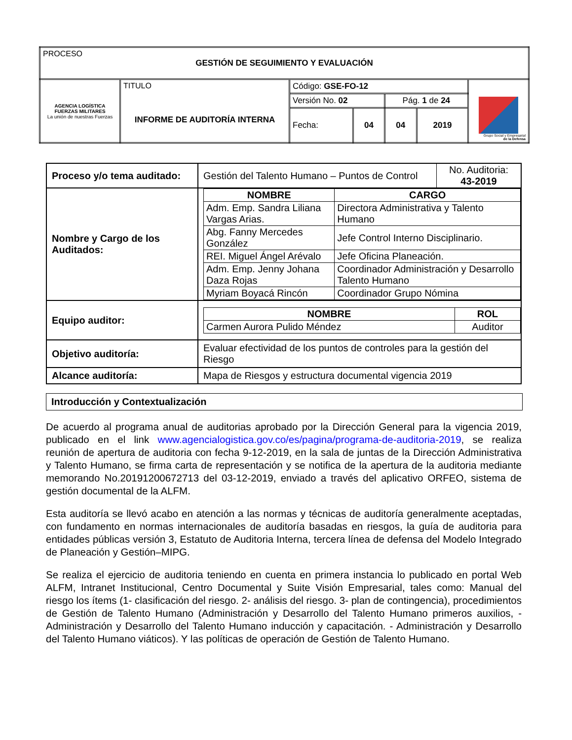| PROCESO GESTIÓN DE SEGUIMIENTO Y EVALUACIÓN | | | | | | |
| AGENCIA LOGÍSTICA FUERZAS MILITARES La unión de nuestras Fuerzas | TITULO INFORME DE AUDITORÍA INTERNA | Código: GSE-FO-12 | | | | Grupo Social y Empresarial de la Defensa |
| | | Versión No. 02 | | Pág. 1 de 24 | | |
| | | Fecha: | 04 | 04 | 2019 | |
| Proceso y/o tema auditado: | / Gestión del Talento Humano – Puntos de Control / No. Auditoria: 43-2019 / |
| Nombre y Cargo de los Auditados: | / NOMBRE / CARGO / / --- / --- / / Adm. Emp. Sandra Liliana Vargas Arias. / Directora Administrativa y Talento Humano / / Abg. Fanny Mercedes González / Jefe Control Interno Disciplinario. / / REI. Miguel Ángel Arévalo / Jefe Oficina Planeación. / / Adm. Emp. Jenny Johana Daza Rojas / Coordinador Administración y Desarrollo Talento Humano / / Myriam Boyacá Rincón / Coordinador Grupo Nómina / |
| Equipo auditor: | / NOMBRE / ROL / / --- / --- / / Carmen Aurora Pulido Méndez / Auditor / |
| Objetivo auditoría: | Evaluar efectividad de los puntos de controles para la gestión del Riesgo |
| Alcance auditoría: | Mapa de Riesgos y estructura documental vigencia 2019 |
Introducción y Contextualización
De acuerdo al programa anual de auditorias aprobado por la Dirección General para la vigencia 2019, publicado en el link www.agencialogistica.gov.co/es/pagina/programa-de-auditoria-2019, se realiza reunión de apertura de auditoria con fecha 9-12-2019, en la sala de juntas de la Dirección Administrativa y Talento Humano, se firma carta de representación y se notifica de la apertura de la auditoria mediante memorando No.20191200672713 del 03-12-2019, enviado a través del aplicativo ORFEO, sistema de gestión documental de la ALFM.
Esta auditoría se llevó acabo en atención a las normas y técnicas de auditoría generalmente aceptadas, con fundamento en normas internacionales de auditoría basadas en riesgos, la guía de auditoria para entidades públicas versión 3, Estatuto de Auditoria Interna, tercera línea de defensa del Modelo Integrado de Planeación y Gestión–MIPG.
Se realiza el ejercicio de auditoria teniendo en cuenta en primera instancia lo publicado en portal Web ALFM, Intranet Institucional, Centro Documental y Suite Visión Empresarial, tales como: Manual del riesgo los ítems (1- clasificación del riesgo. 2- análisis del riesgo. 3- plan de contingencia), procedimientos de Gestión de Talento Humano (Administración y Desarrollo del Talento Humano primeros auxilios, -Administración y Desarrollo del Talento Humano inducción y capacitación. - Administración y Desarrollo del Talento Humano viáticos). Y las políticas de operación de Gestión de Talento Humano.